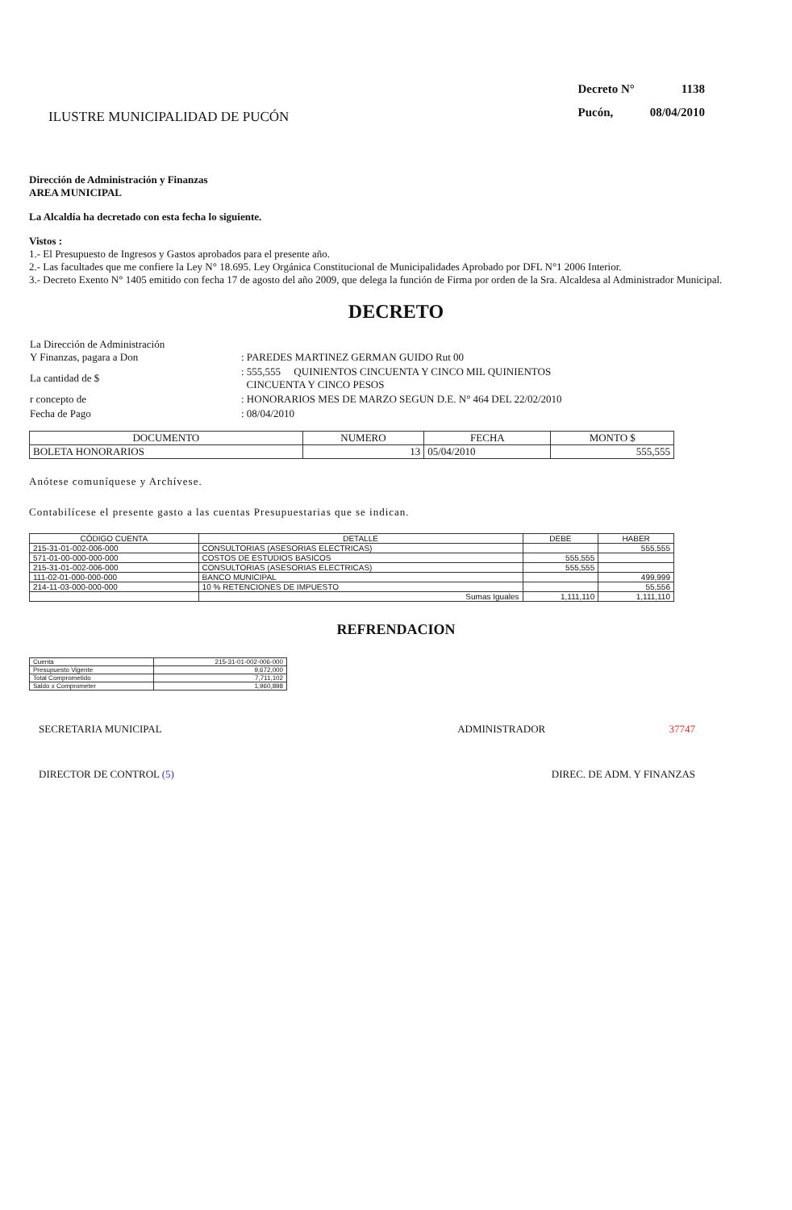ILUSTRE MUNICIPALIDAD DE PUCÓN
| Decreto N° | 1138 |
| Pucón, | 08/04/2010 |
Dirección de Administración y Finanzas
AREA MUNICIPAL
La Alcaldía ha decretado con esta fecha lo siguiente.
Vistos :
1.- El Presupuesto de Ingresos y Gastos aprobados para el presente año.
2.- Las facultades que me confiere la Ley N° 18.695. Ley Orgánica Constitucional de Municipalidades Aprobado por DFL N°1 2006 Interior.
3.- Decreto Exento N° 1405 emitido con fecha 17 de agosto del año 2009, que delega la función de Firma por orden de la Sra. Alcaldesa al Administrador Municipal.
DECRETO
| La Dirección de Administración Y Finanzas, pagara a Don | : PAREDES MARTINEZ GERMAN GUIDO Rut 00 |
| La cantidad de $ | : 555,555 QUINIENTOS CINCUENTA Y CINCO MIL QUINIENTOS CINCUENTA Y CINCO PESOS |
| r concepto de | : HONORARIOS MES DE MARZO SEGUN D.E. N° 464 DEL 22/02/2010 |
| Fecha de Pago | : 08/04/2010 |
| DOCUMENTO | NUMERO | FECHA | MONTO $ |
| --- | --- | --- | --- |
| BOLETA HONORARIOS | 13 | 05/04/2010 | 555,555 |
Anótese comuníquese y Archívese.
Contabilícese el presente gasto a las cuentas Presupuestarias que se indican.
| CÓDIGO CUENTA | DETALLE | DEBE | HABER |
| --- | --- | --- | --- |
| 215-31-01-002-006-000 | CONSULTORIAS (ASESORIAS ELECTRICAS) | | 555,555 |
| 571-01-00-000-000-000 | COSTOS DE ESTUDIOS BASICOS | 555,555 | |
| 215-31-01-002-006-000 | CONSULTORIAS (ASESORIAS ELECTRICAS) | 555,555 | |
| 111-02-01-000-000-000 | BANCO MUNICIPAL | | 499,999 |
| 214-11-03-000-000-000 | 10 % RETENCIONES DE IMPUESTO | | 55,556 |
| | Sumas Iguales | 1,111,110 | 1,111,110 |
REFRENDACION
| Cuenta | 215-31-01-002-006-000 |
| Presupuesto Vigente | 9,672,000 |
| Total Comprometido | 7,711,102 |
| Saldo x Comprometer | 1,960,898 |
SECRETARIA MUNICIPAL ADMINISTRADOR 37747
DIRECTOR DE CONTROL (5) DIREC. DE ADM. Y FINANZAS